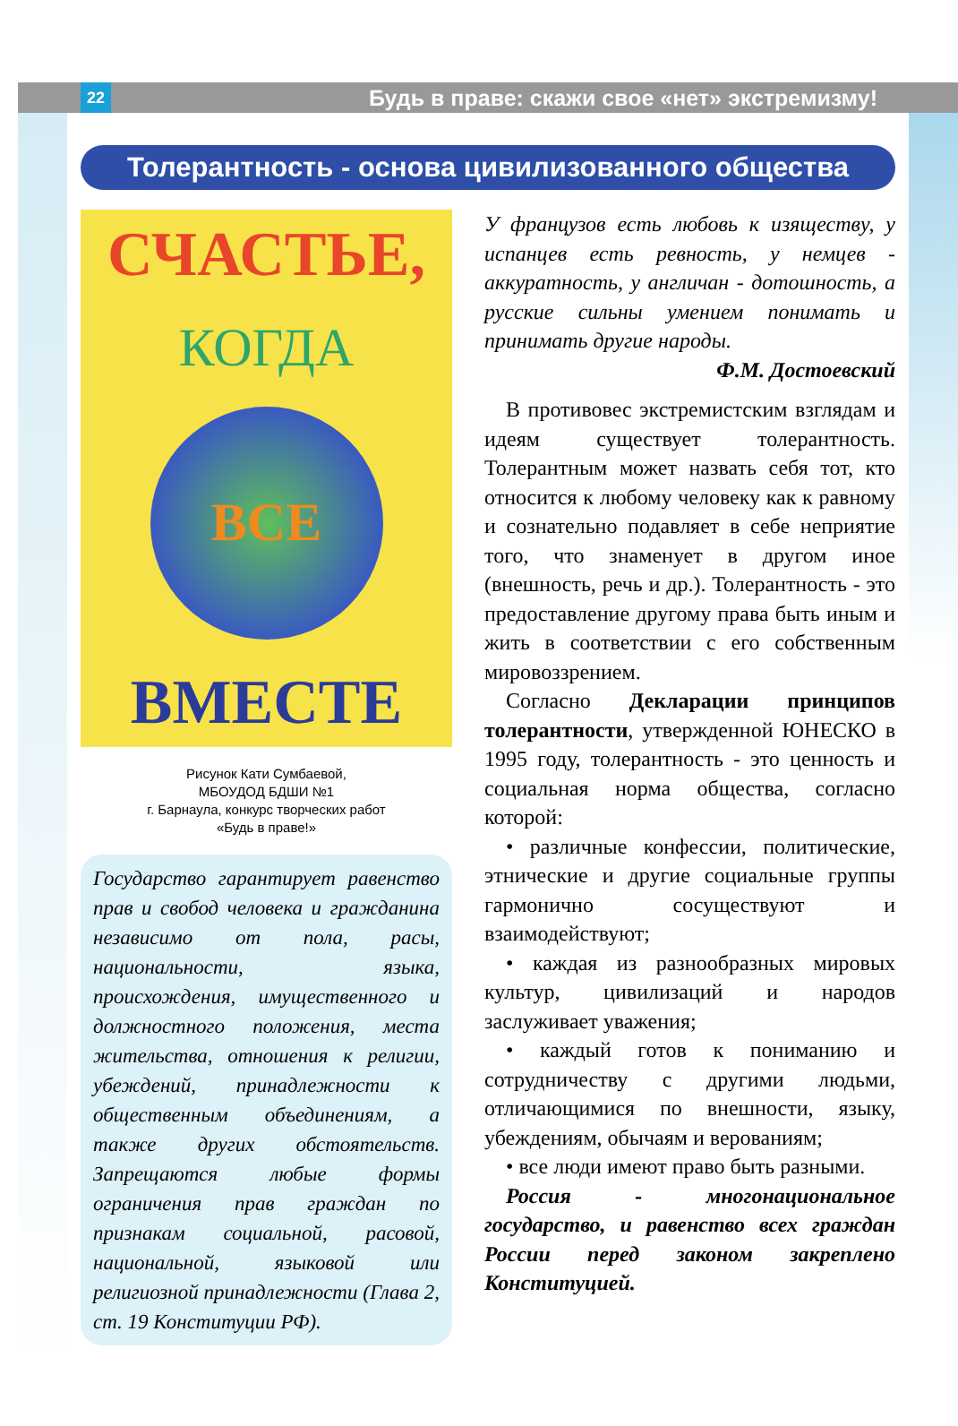22
Будь в праве: скажи свое «нет» экстремизму!
Толерантность - основа цивилизованного общества
СЧАСТЬЕ,
КОГДА
ВСЕ
ВМЕСТЕ
Рисунок Кати Сумбаевой,
МБОУДОД БДШИ №1
г. Барнаула, конкурс творческих работ
«Будь в праве!»
Государство гарантирует равенство прав и свобод человека и гражданина независимо от пола, расы, национальности, языка, происхождения, имущественного и должностного положения, места жительства, отношения к религии, убеждений, принадлежности к общественным объединениям, а также других обстоятельств. Запрещаются любые формы ограничения прав граждан по признакам социальной, расовой, национальной, языковой или религиозной принадлежности (Глава 2, ст. 19 Конституции РФ).
У французов есть любовь к изяществу, у испанцев есть ревность, у немцев - аккуратность, у англичан - дотошность, а русские сильны умением понимать и принимать другие народы.
Ф.М. Достоевский
В противовес экстремистским взглядам и идеям существует толерантность. Толерантным может назвать себя тот, кто относится к любому человеку как к равному и сознательно подавляет в себе неприятие того, что знаменует в другом иное (внешность, речь и др.). Толерантность - это предоставление другому права быть иным и жить в соответствии с его собственным мировоззрением.
Согласно Декларации принципов толерантности, утвержденной ЮНЕСКО в 1995 году, толерантность - это ценность и социальная норма общества, согласно которой:
• различные конфессии, политические, этнические и другие социальные группы гармонично сосуществуют и взаимодействуют;
• каждая из разнообразных мировых культур, цивилизаций и народов заслуживает уважения;
• каждый готов к пониманию и сотрудничеству с другими людьми, отличающимися по внешности, языку, убеждениям, обычаям и верованиям;
• все люди имеют право быть разными.
Россия - многонациональное государство, и равенство всех граждан России перед законом закреплено Конституцией.